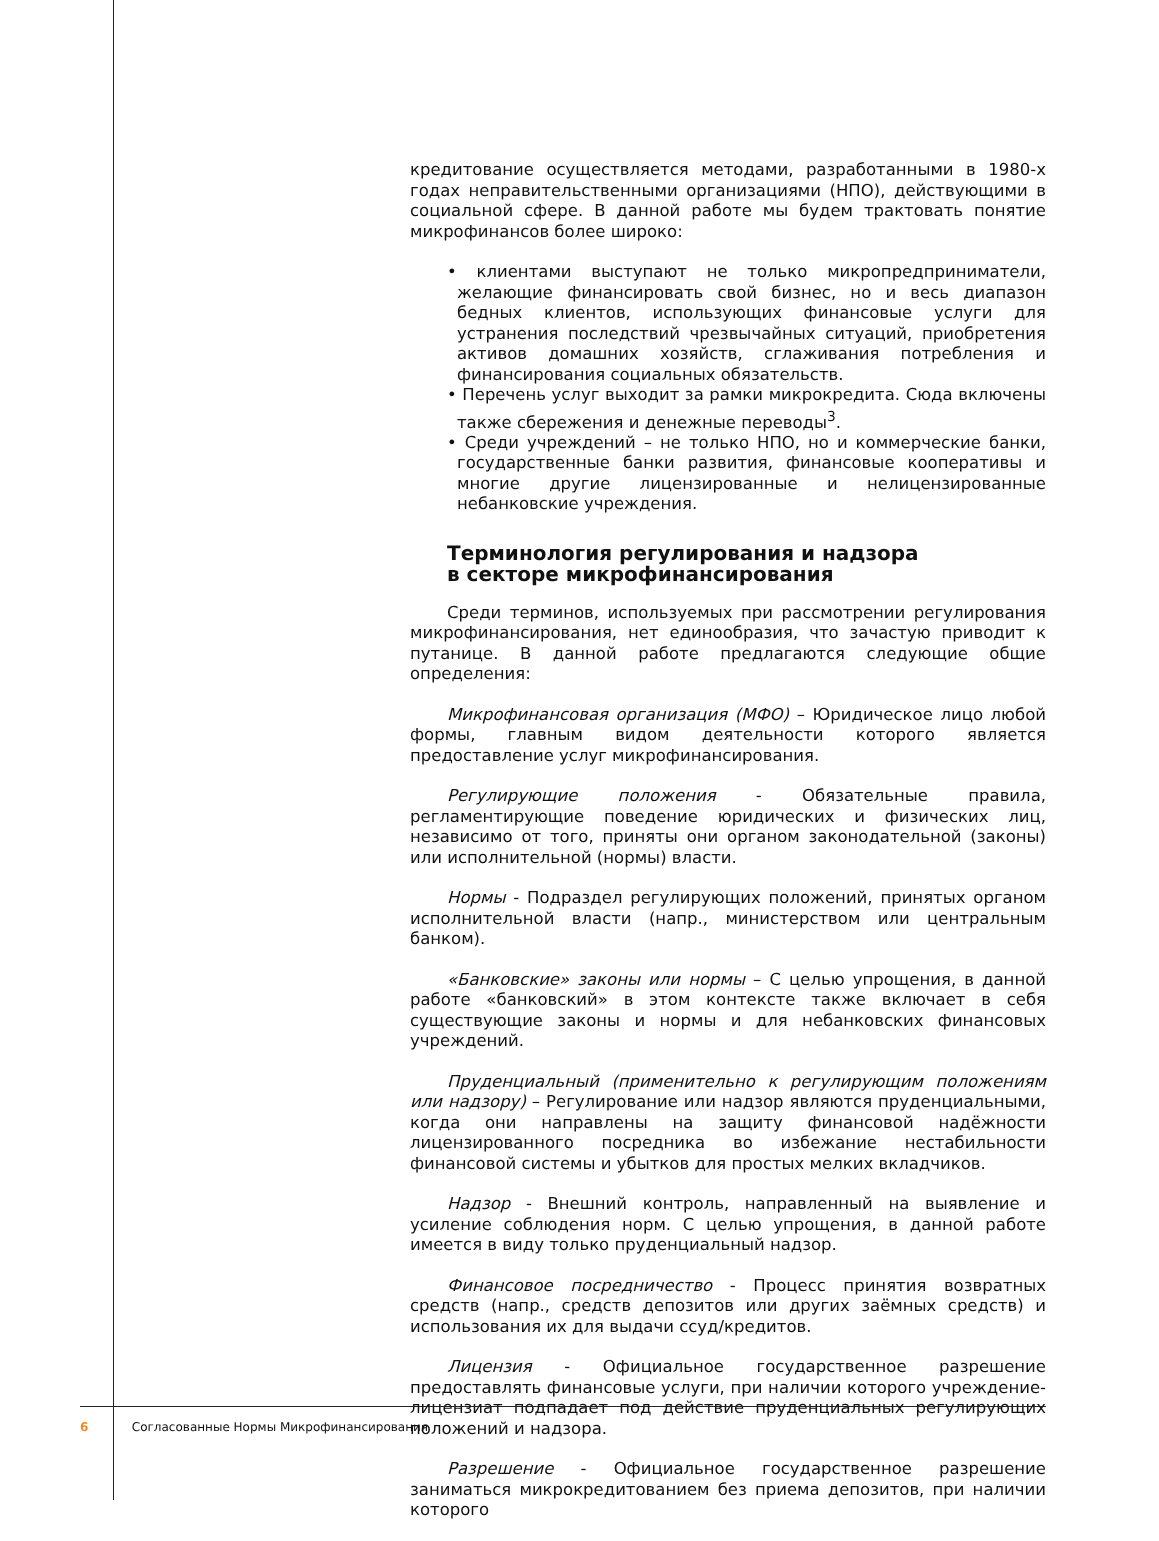кредитование осуществляется методами, разработанными в 1980-х годах неправительственными организациями (НПО), действующими в социальной сфере. В данной работе мы будем трактовать понятие микрофинансов более широко:
• клиентами выступают не только микропредприниматели, желающие финансировать свой бизнес, но и весь диапазон бедных клиентов, использующих финансовые услуги для устранения последствий чрезвычайных ситуаций, приобретения активов домашних хозяйств, сглаживания потребления и финансирования социальных обязательств.
• Перечень услуг выходит за рамки микрокредита. Сюда включены также сбережения и денежные переводы<sup>3</sup>.
• Среди учреждений – не только НПО, но и коммерческие банки, государственные банки развития, финансовые кооперативы и многие другие лицензированные и нелицензированные небанковские учреждения.
Терминология регулирования и надзора
в секторе микрофинансирования
Среди терминов, используемых при рассмотрении регулирования микрофинансирования, нет единообразия, что зачастую приводит к путанице. В данной работе предлагаются следующие общие определения:
Микрофинансовая организация (МФО) – Юридическое лицо любой формы, главным видом деятельности которого является предоставление услуг микрофинансирования.
Регулирующие положения - Обязательные правила, регламентирующие поведение юридических и физических лиц, независимо от того, приняты они органом законодательной (законы) или исполнительной (нормы) власти.
Нормы - Подраздел регулирующих положений, принятых органом исполнительной власти (напр., министерством или центральным банком).
«Банковские» законы или нормы – С целью упрощения, в данной работе «банковский» в этом контексте также включает в себя существующие законы и нормы и для небанковских финансовых учреждений.
Пруденциальный (применительно к регулирующим положениям или надзору) – Регулирование или надзор являются пруденциальными, когда они направлены на защиту финансовой надёжности лицензированного посредника во избежание нестабильности финансовой системы и убытков для простых мелких вкладчиков.
Надзор - Внешний контроль, направленный на выявление и усиление соблюдения норм. С целью упрощения, в данной работе имеется в виду только пруденциальный надзор.
Финансовое посредничество - Процесс принятия возвратных средств (напр., средств депозитов или других заёмных средств) и использования их для выдачи ссуд/кредитов.
Лицензия - Официальное государственное разрешение предоставлять финансовые услуги, при наличии которого учреждение-лицензиат подпадает под действие пруденциальных регулирующих положений и надзора.
Разрешение - Официальное государственное разрешение заниматься микрокредитованием без приема депозитов, при наличии которого
6 Согласованные Нормы Микрофинансирования